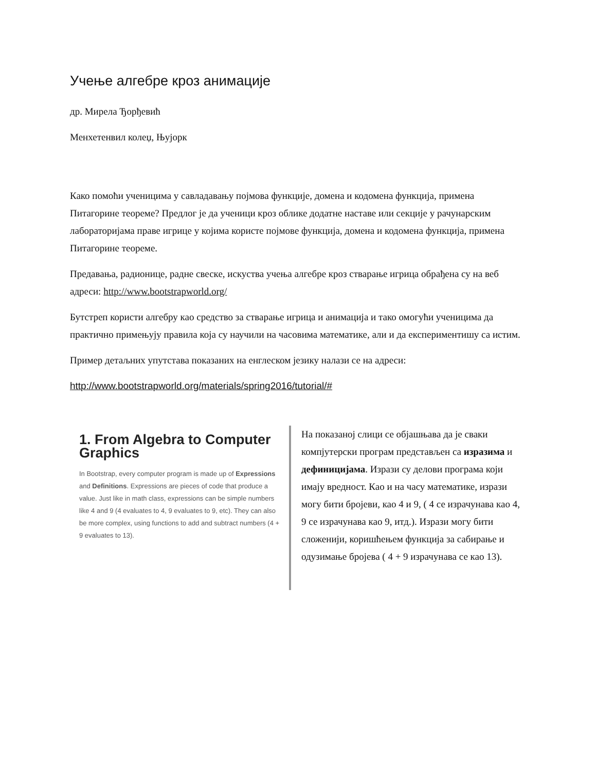Учење алгебре кроз анимације
др. Мирела Ђорђевић
Менхетенвил колеџ, Њујорк
Како помоћи ученицима у савладавању појмова функције, домена и кодомена функција, примена Питагорине теореме? Предлог је да ученици кроз облике додатне наставе или секције у рачунарским лабораторијама праве игрице у којима користе појмове функција, домена и кодомена функција, примена Питагорине теореме.
Предавања, радионице, радне свеске, искуства учења алгебре кроз стварање игрица обрађена су на веб адреси: http://www.bootstrapworld.org/
Бутстреп користи алгебру као средство за стварање игрица и анимација и тако омогући ученицима да практично примењују правила која су научили на часовима математике, али и да експериментишу са истим.
Пример детаљних упутстава показаних на енглеском језику налази се на адреси:
http://www.bootstrapworld.org/materials/spring2016/tutorial/#
1. From Algebra to Computer Graphics
In Bootstrap, every computer program is made up of Expressions and Definitions. Expressions are pieces of code that produce a value. Just like in math class, expressions can be simple numbers like 4 and 9 (4 evaluates to 4, 9 evaluates to 9, etc). They can also be more complex, using functions to add and subtract numbers (4 + 9 evaluates to 13).
На показаној слици се објашњава да је сваки компјутерски програм представљен са изразима и дефиницијама. Изрази су делови програма који имају вредност. Као и на часу математике, изрази могу бити бројеви, као 4 и 9, ( 4 се израчунава као 4, 9 се израчунава као 9, итд.). Изрази могу бити сложенији, коришћењем функција за сабирање и одузимање бројева ( 4 + 9 израчунава се као 13).